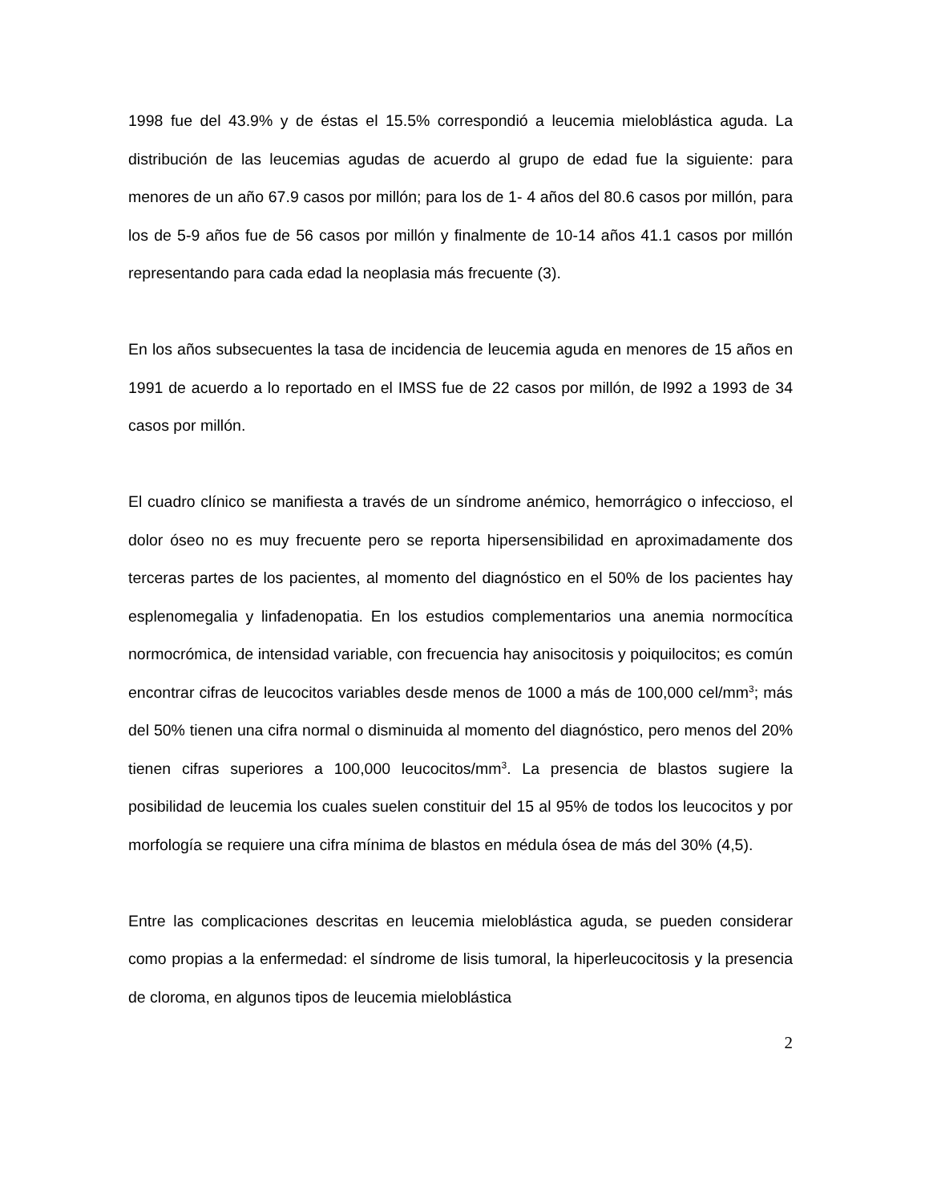1998 fue del 43.9% y de éstas el 15.5% correspondió a leucemia mieloblástica aguda. La distribución de las leucemias agudas de acuerdo al grupo de edad fue la siguiente: para menores de un año 67.9 casos por millón; para los de 1- 4 años del 80.6 casos por millón, para los de 5-9 años fue de 56 casos por millón y finalmente de 10-14 años 41.1 casos por millón representando para cada edad la neoplasia más frecuente (3).
En los años subsecuentes la tasa de incidencia de leucemia aguda en menores de 15 años en 1991 de acuerdo a lo reportado en el IMSS fue de 22 casos por millón, de l992 a 1993 de 34 casos por millón.
El cuadro clínico se manifiesta a través de un síndrome anémico, hemorrágico o infeccioso, el dolor óseo no es muy frecuente pero se reporta hipersensibilidad en aproximadamente dos terceras partes de los pacientes, al momento del diagnóstico en el 50% de los pacientes hay esplenomegalia y linfadenopatia. En los estudios complementarios una anemia normocítica normocrómica, de intensidad variable, con frecuencia hay anisocitosis y poiquilocitos; es común encontrar cifras de leucocitos variables desde menos de 1000 a más de 100,000 cel/mm<sup>3</sup>; más del 50% tienen una cifra normal o disminuida al momento del diagnóstico, pero menos del 20% tienen cifras superiores a 100,000 leucocitos/mm<sup>3</sup>. La presencia de blastos sugiere la posibilidad de leucemia los cuales suelen constituir del 15 al 95% de todos los leucocitos y por morfología se requiere una cifra mínima de blastos en médula ósea de más del 30% (4,5).
Entre las complicaciones descritas en leucemia mieloblástica aguda, se pueden considerar como propias a la enfermedad: el síndrome de lisis tumoral, la hiperleucocitosis y la presencia de cloroma, en algunos tipos de leucemia mieloblástica
2